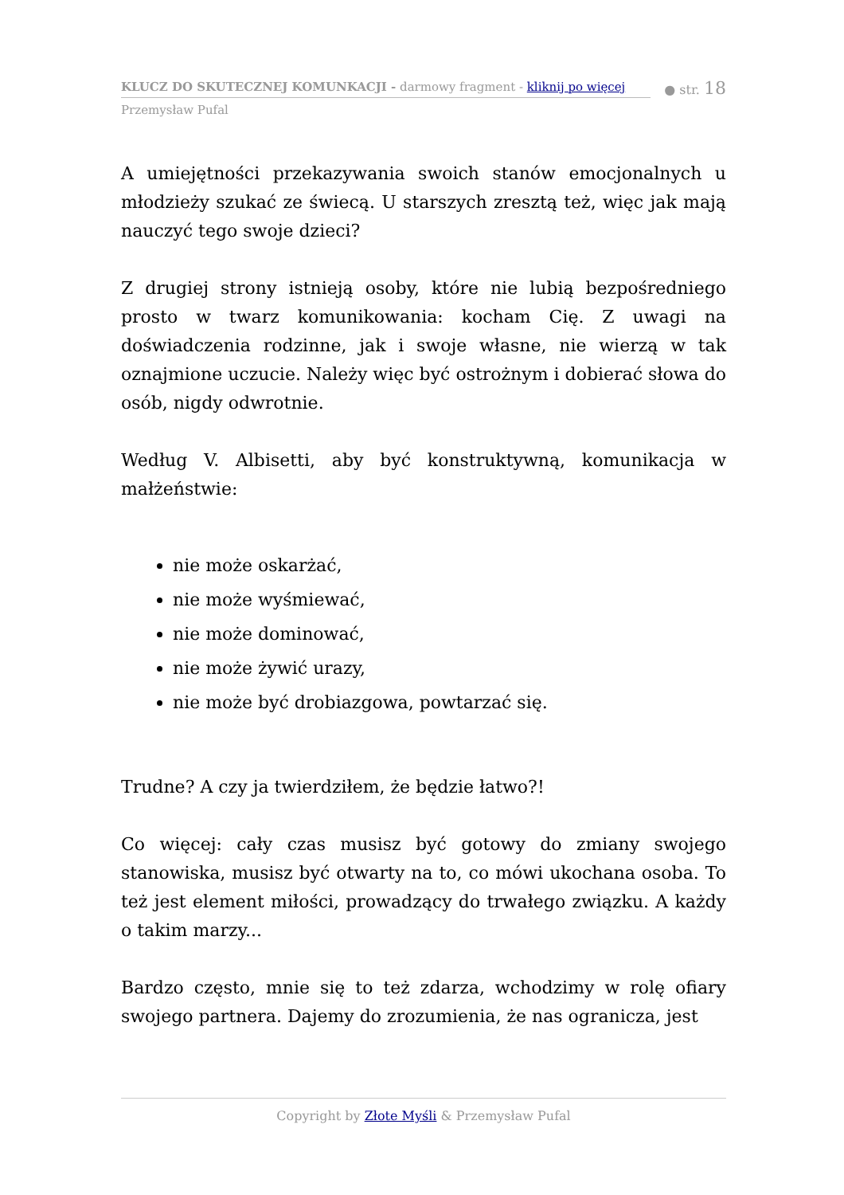KLUCZ DO SKUTECZNEJ KOMUNKACJI - darmowy fragment - kliknij po więcej
● str. 18
Przemysław Pufal
A umiejętności przekazywania swoich stanów emocjonalnych u młodzieży szukać ze świecą. U starszych zresztą też, więc jak mają nauczyć tego swoje dzieci?
Z drugiej strony istnieją osoby, które nie lubią bezpośredniego prosto w twarz komunikowania: kocham Cię. Z uwagi na doświadczenia rodzinne, jak i swoje własne, nie wierzą w tak oznajmione uczucie. Należy więc być ostrożnym i dobierać słowa do osób, nigdy odwrotnie.
Według V. Albisetti, aby być konstruktywną, komunikacja w małżeństwie:
nie może oskarżać,
nie może wyśmiewać,
nie może dominować,
nie może żywić urazy,
nie może być drobiazgowa, powtarzać się.
Trudne? A czy ja twierdziłem, że będzie łatwo?!
Co więcej: cały czas musisz być gotowy do zmiany swojego stanowiska, musisz być otwarty na to, co mówi ukochana osoba. To też jest element miłości, prowadzący do trwałego związku. A każdy o takim marzy...
Bardzo często, mnie się to też zdarza, wchodzimy w rolę ofiary swojego partnera. Dajemy do zrozumienia, że nas ogranicza, jest
Copyright by Złote Myśli & Przemysław Pufal